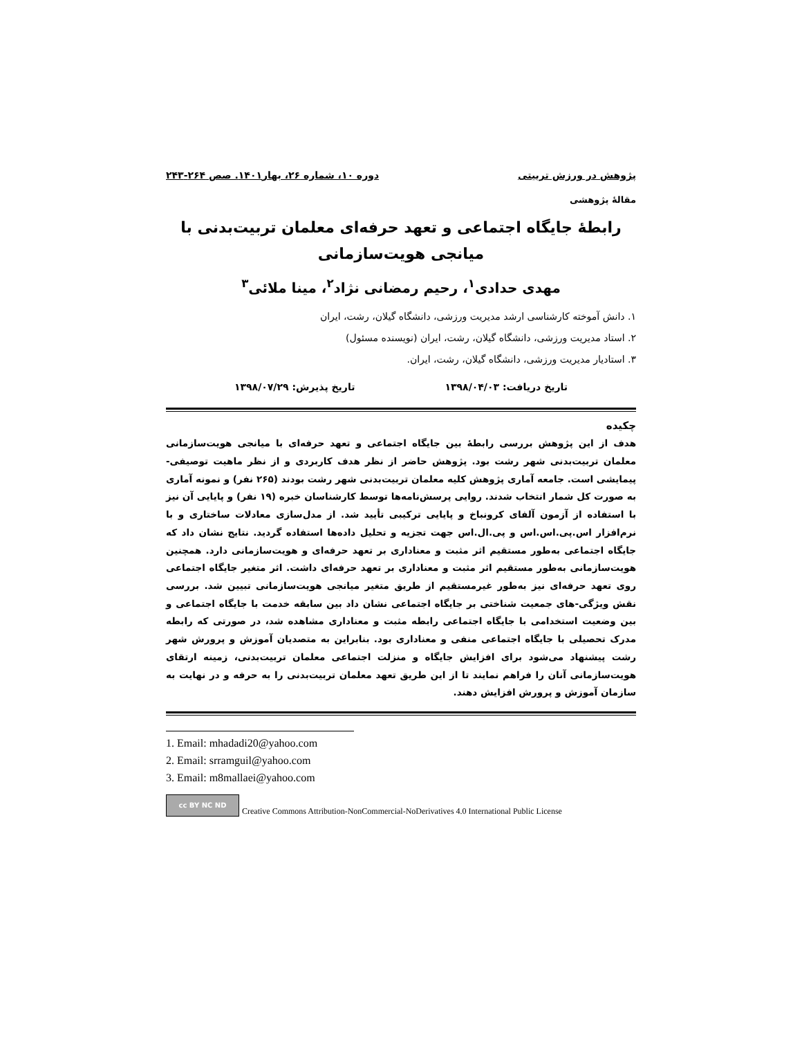پژوهش در ورزش تربیتی دوره ۱۰، شماره ۲۶، بهار۱۴۰۱. صص ۲۶۴-۲۴۳
مقالۀ پژوهشی
رابطۀ جایگاه اجتماعی و تعهد حرفه‌ای معلمان تربیت‌بدنی با میانجی هویت‌سازمانی
مهدی حدادی<sup>۱</sup>، رحیم رمضانی نژاد<sup>۲</sup>، مینا ملائی<sup>۳</sup>
۱. دانش آموخته کارشناسی ارشد مدیریت ورزشی، دانشگاه گیلان، رشت، ایران
۲. استاد مدیریت ورزشی، دانشگاه گیلان، رشت، ایران (نویسنده مسئول)
۳. استادیار مدیریت ورزشی، دانشگاه گیلان، رشت، ایران.
تاریخ دریافت: ۱۳۹۸/۰۴/۰۳ تاریخ پذیرش: ۱۳۹۸/۰۷/۲۹
چکیده
هدف از این پژوهش بررسی رابطۀ بین جایگاه اجتماعی و تعهد حرفه‌ای با میانجی هویت‌سازمانی معلمان تربیت‌بدنی شهر رشت بود. پژوهش حاضر از نظر هدف کاربردی و از نظر ماهیت توصیفی-پیمایشی است. جامعه آماری پژوهش کلیه معلمان تربیت‌بدنی شهر رشت بودند (۲۶۵ نفر) و نمونه آماری به صورت کل شمار انتخاب شدند. روایی پرسش‌نامه‌ها توسط کارشناسان خبره (۱۹ نفر) و پایایی آن نیز با استفاده از آزمون آلفای کرونباخ و پایایی ترکیبی تأیید شد. از مدل‌سازی معادلات ساختاری و با نرم‌افزار اس.پی.اس.اس و پی.ال.اس جهت تجزیه و تحلیل داده‌ها استفاده گردید. نتایج نشان داد که جایگاه اجتماعی به‌طور مستقیم اثر مثبت و معناداری بر تعهد حرفه‌ای و هویت‌سازمانی دارد. همچنین هویت‌سازمانی به‌طور مستقیم اثر مثبت و معناداری بر تعهد حرفه‌ای داشت. اثر متغیر جایگاه اجتماعی روی تعهد حرفه‌ای نیز به‌طور غیرمستقیم از طریق متغیر میانجی هویت‌سازمانی تبیین شد. بررسی نقش ویژگی-های جمعیت شناختی بر جایگاه اجتماعی نشان داد بین سابقه خدمت با جایگاه اجتماعی و بین وضعیت استخدامی با جایگاه اجتماعی رابطه مثبت و معناداری مشاهده شد، در صورتی که رابطه مدرک تحصیلی با جایگاه اجتماعی منفی و معناداری بود. بنابراین به متصدیان آموزش و پرورش شهر رشت پیشنهاد می‌شود برای افزایش جایگاه و منزلت اجتماعی معلمان تربیت‌بدنی، زمینه ارتقای هویت‌سازمانی آنان را فراهم نمایند تا از این طریق تعهد معلمان تربیت‌بدنی را به حرفه و در نهایت به سازمان آموزش و پرورش افزایش دهند.
1. Email: mhadadi20@yahoo.com
2. Email: srramguil@yahoo.com
3. Email: m8mallaei@yahoo.com
cc BY NC ND
Creative Commons Attribution-NonCommercial-NoDerivatives 4.0 International Public License